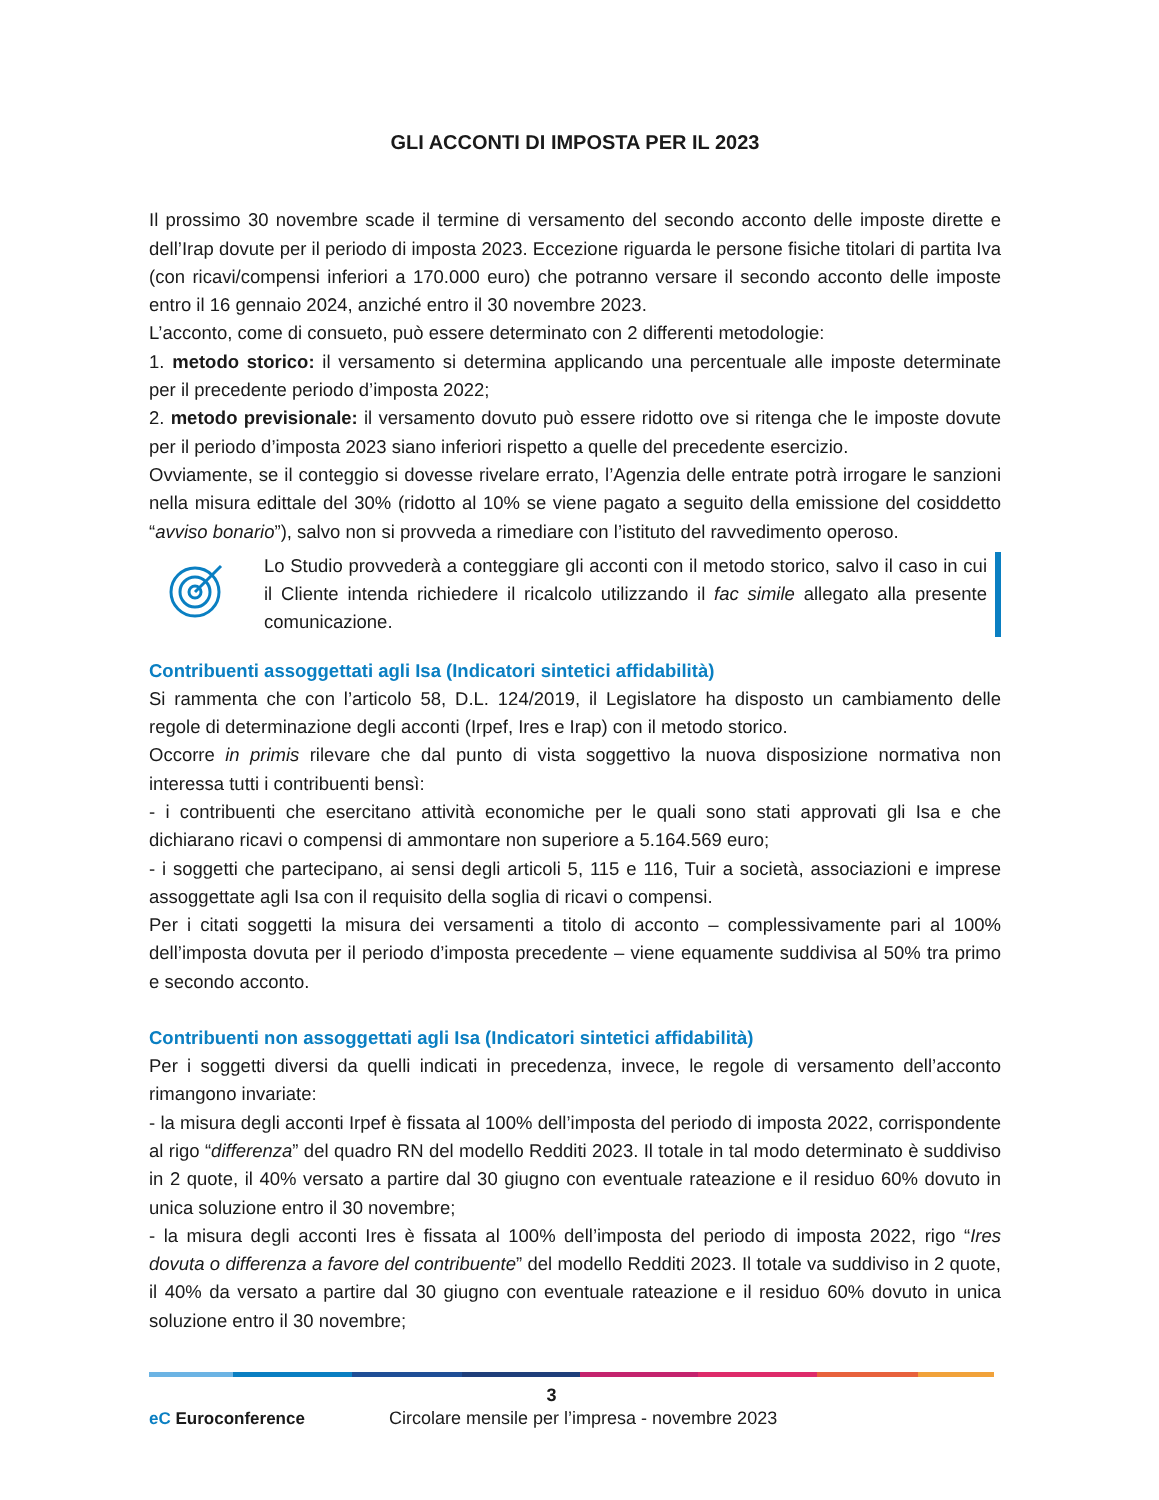GLI ACCONTI DI IMPOSTA PER IL 2023
Il prossimo 30 novembre scade il termine di versamento del secondo acconto delle imposte dirette e dell’Irap dovute per il periodo di imposta 2023. Eccezione riguarda le persone fisiche titolari di partita Iva (con ricavi/compensi inferiori a 170.000 euro) che potranno versare il secondo acconto delle imposte entro il 16 gennaio 2024, anziché entro il 30 novembre 2023.
L’acconto, come di consueto, può essere determinato con 2 differenti metodologie:
1. metodo storico: il versamento si determina applicando una percentuale alle imposte determinate per il precedente periodo d’imposta 2022;
2. metodo previsionale: il versamento dovuto può essere ridotto ove si ritenga che le imposte dovute per il periodo d’imposta 2023 siano inferiori rispetto a quelle del precedente esercizio.
Ovviamente, se il conteggio si dovesse rivelare errato, l’Agenzia delle entrate potrà irrogare le sanzioni nella misura edittale del 30% (ridotto al 10% se viene pagato a seguito della emissione del cosiddetto “avviso bonario”), salvo non si provveda a rimediare con l’istituto del ravvedimento operoso.
Lo Studio provvederà a conteggiare gli acconti con il metodo storico, salvo il caso in cui il Cliente intenda richiedere il ricalcolo utilizzando il fac simile allegato alla presente comunicazione.
Contribuenti assoggettati agli Isa (Indicatori sintetici affidabilità)
Si rammenta che con l’articolo 58, D.L. 124/2019, il Legislatore ha disposto un cambiamento delle regole di determinazione degli acconti (Irpef, Ires e Irap) con il metodo storico.
Occorre in primis rilevare che dal punto di vista soggettivo la nuova disposizione normativa non interessa tutti i contribuenti bensì:
- i contribuenti che esercitano attività economiche per le quali sono stati approvati gli Isa e che dichiarano ricavi o compensi di ammontare non superiore a 5.164.569 euro;
- i soggetti che partecipano, ai sensi degli articoli 5, 115 e 116, Tuir a società, associazioni e imprese assoggettate agli Isa con il requisito della soglia di ricavi o compensi.
Per i citati soggetti la misura dei versamenti a titolo di acconto – complessivamente pari al 100% dell’imposta dovuta per il periodo d’imposta precedente – viene equamente suddivisa al 50% tra primo e secondo acconto.
Contribuenti non assoggettati agli Isa (Indicatori sintetici affidabilità)
Per i soggetti diversi da quelli indicati in precedenza, invece, le regole di versamento dell’acconto rimangono invariate:
- la misura degli acconti Irpef è fissata al 100% dell’imposta del periodo di imposta 2022, corrispondente al rigo “differenza” del quadro RN del modello Redditi 2023. Il totale in tal modo determinato è suddiviso in 2 quote, il 40% versato a partire dal 30 giugno con eventuale rateazione e il residuo 60% dovuto in unica soluzione entro il 30 novembre;
- la misura degli acconti Ires è fissata al 100% dell’imposta del periodo di imposta 2022, rigo “Ires dovuta o differenza a favore del contribuente” del modello Redditi 2023. Il totale va suddiviso in 2 quote, il 40% da versato a partire dal 30 giugno con eventuale rateazione e il residuo 60% dovuto in unica soluzione entro il 30 novembre;
3
eC Euroconference
Circolare mensile per l’impresa - novembre 2023